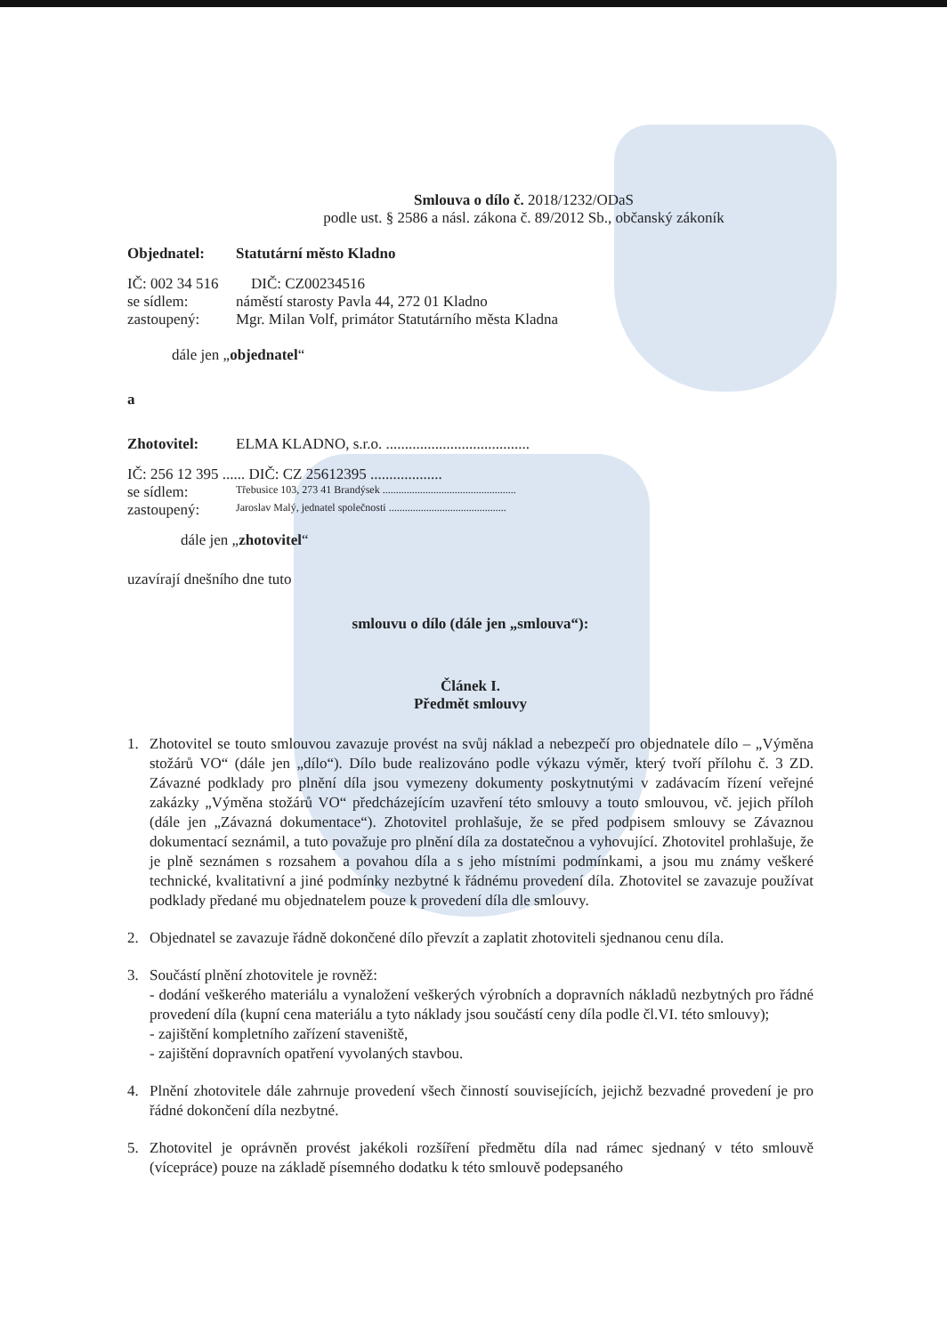Smlouva o dílo č. 2018/1232/ODaS
podle ust. § 2586 a násl. zákona č. 89/2012 Sb., občanský zákoník
Objednatel: Statutární město Kladno
IČ: 002 34 516 DIČ: CZ00234516
se sídlem: náměstí starosty Pavla 44, 272 01 Kladno
zastoupený: Mgr. Milan Volf, primátor Statutárního města Kladna
dále jen „objednatel“
a
Zhotovitel: ELMA KLADNO, s.r.o. ......................................
IČ: 256 12 395 ...... DIČ: CZ 25612395 ...................
se sídlem: Třebusice 103, 273 41 Brandýsek ..................................................
zastoupený: Jaroslav Malý, jednatel společnosti ............................................
dále jen „zhotovitel“
uzavírají dnešního dne tuto
smlouvu o dílo (dále jen „smlouva“):
Článek I.
Předmět smlouvy
1. Zhotovitel se touto smlouvou zavazuje provést na svůj náklad a nebezpečí pro objednatele dílo – „Výměna stožárů VO“ (dále jen „dílo“). Dílo bude realizováno podle výkazu výměr, který tvoří přílohu č. 3 ZD. Závazné podklady pro plnění díla jsou vymezeny dokumenty poskytnutými v zadávacím řízení veřejné zakázky „Výměna stožárů VO“ předcházejícím uzavření této smlouvy a touto smlouvou, vč. jejich příloh (dále jen „Závazná dokumentace“). Zhotovitel prohlašuje, že se před podpisem smlouvy se Závaznou dokumentací seznámil, a tuto považuje pro plnění díla za dostatečnou a vyhovující. Zhotovitel prohlašuje, že je plně seznámen s rozsahem a povahou díla a s jeho místními podmínkami, a jsou mu známy veškeré technické, kvalitativní a jiné podmínky nezbytné k řádnému provedení díla. Zhotovitel se zavazuje používat podklady předané mu objednatelem pouze k provedení díla dle smlouvy.
2. Objednatel se zavazuje řádně dokončené dílo převzít a zaplatit zhotoviteli sjednanou cenu díla.
3. Součástí plnění zhotovitele je rovněž:
- dodání veškerého materiálu a vynaložení veškerých výrobních a dopravních nákladů nezbytných pro řádné provedení díla (kupní cena materiálu a tyto náklady jsou součástí ceny díla podle čl.VI. této smlouvy);
- zajištění kompletního zařízení staveniště,
- zajištění dopravních opatření vyvolaných stavbou.
4. Plnění zhotovitele dále zahrnuje provedení všech činností souvisejících, jejichž bezvadné provedení je pro řádné dokončení díla nezbytné.
5. Zhotovitel je oprávněn provést jakékoli rozšíření předmětu díla nad rámec sjednaný v této smlouvě (vícepráce) pouze na základě písemného dodatku k této smlouvě podepsaného